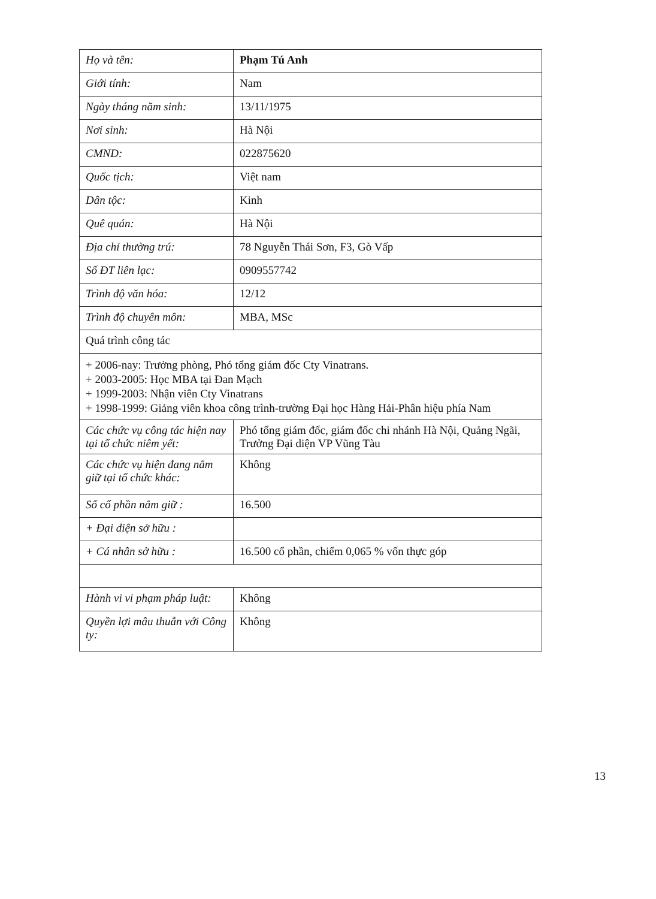| Họ và tên: | Phạm Tú Anh |
| Giới tính: | Nam |
| Ngày tháng năm sinh: | 13/11/1975 |
| Nơi sinh: | Hà Nội |
| CMND: | 022875620 |
| Quốc tịch: | Việt nam |
| Dân tộc: | Kinh |
| Quê quán: | Hà Nội |
| Địa chỉ thường trú: | 78 Nguyễn Thái Sơn, F3, Gò Vấp |
| Số ĐT liên lạc: | 0909557742 |
| Trình độ văn hóa: | 12/12 |
| Trình độ chuyên môn: | MBA, MSc |
| Quá trình công tác | |
| + 2006-nay: Trưởng phòng, Phó tổng giám đốc Cty Vinatrans. + 2003-2005: Học MBA tại Đan Mạch + 1999-2003: Nhận viên Cty Vinatrans + 1998-1999: Giảng viên khoa công trình-trường Đại học Hàng Hải-Phân hiệu phía Nam | |
| Các chức vụ công tác hiện nay tại tổ chức niêm yết: | Phó tổng giám đốc, giám đốc chi nhánh Hà Nội, Quảng Ngãi, Trưởng Đại diện VP Vũng Tàu |
| Các chức vụ hiện đang nắm giữ tại tổ chức khác: | Không |
| Số cổ phần nắm giữ : | 16.500 |
| + Đại diện sở hữu : | |
| + Cá nhân sở hữu : | 16.500 cổ phần, chiếm 0,065 % vốn thực góp |
| Hành vi vi phạm pháp luật: | Không |
| Quyền lợi mâu thuẫn với Công ty: | Không |
13